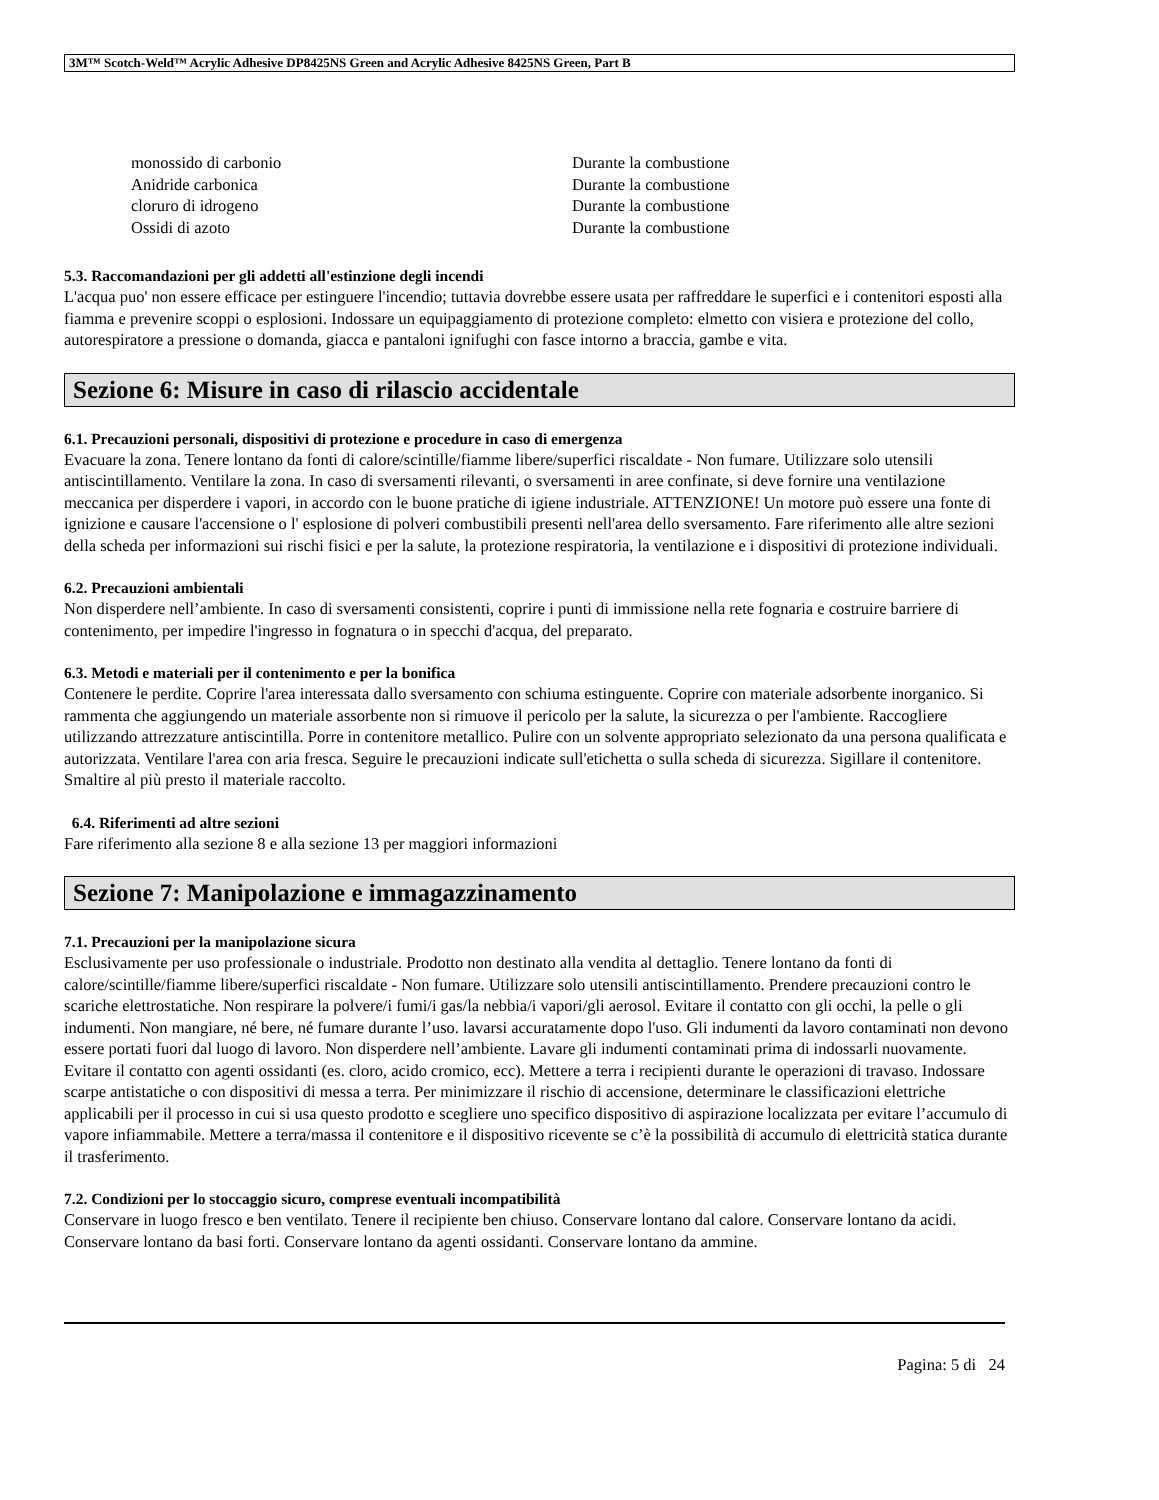3M™ Scotch-Weld™ Acrylic Adhesive DP8425NS Green and Acrylic Adhesive 8425NS Green, Part B
| monossido di carbonio | Durante la combustione |
| Anidride carbonica | Durante la combustione |
| cloruro di idrogeno | Durante la combustione |
| Ossidi di azoto | Durante la combustione |
5.3. Raccomandazioni per gli addetti all'estinzione degli incendi
L'acqua puo' non essere efficace per estinguere l'incendio; tuttavia dovrebbe essere usata per raffreddare le superfici e i contenitori esposti alla fiamma e prevenire scoppi o esplosioni. Indossare un equipaggiamento di protezione completo: elmetto con visiera e protezione del collo, autorespiratore a pressione o domanda, giacca e pantaloni ignifughi con fasce intorno a braccia, gambe e vita.
Sezione 6: Misure in caso di rilascio accidentale
6.1. Precauzioni personali, dispositivi di protezione e procedure in caso di emergenza
Evacuare la zona. Tenere lontano da fonti di calore/scintille/fiamme libere/superfici riscaldate - Non fumare. Utilizzare solo utensili antiscintillamento. Ventilare la zona. In caso di sversamenti rilevanti, o sversamenti in aree confinate, si deve fornire una ventilazione meccanica per disperdere i vapori, in accordo con le buone pratiche di igiene industriale. ATTENZIONE! Un motore può essere una fonte di ignizione e causare l'accensione o l' esplosione di polveri combustibili presenti nell'area dello sversamento. Fare riferimento alle altre sezioni della scheda per informazioni sui rischi fisici e per la salute, la protezione respiratoria, la ventilazione e i dispositivi di protezione individuali.
6.2. Precauzioni ambientali
Non disperdere nell’ambiente. In caso di sversamenti consistenti, coprire i punti di immissione nella rete fognaria e costruire barriere di contenimento, per impedire l'ingresso in fognatura o in specchi d'acqua, del preparato.
6.3. Metodi e materiali per il contenimento e per la bonifica
Contenere le perdite. Coprire l'area interessata dallo sversamento con schiuma estinguente. Coprire con materiale adsorbente inorganico. Si rammenta che aggiungendo un materiale assorbente non si rimuove il pericolo per la salute, la sicurezza o per l'ambiente. Raccogliere utilizzando attrezzature antiscintilla. Porre in contenitore metallico. Pulire con un solvente appropriato selezionato da una persona qualificata e autorizzata. Ventilare l'area con aria fresca. Seguire le precauzioni indicate sull'etichetta o sulla scheda di sicurezza. Sigillare il contenitore. Smaltire al più presto il materiale raccolto.
6.4. Riferimenti ad altre sezioni
Fare riferimento alla sezione 8 e alla sezione 13 per maggiori informazioni
Sezione 7: Manipolazione e immagazzinamento
7.1. Precauzioni per la manipolazione sicura
Esclusivamente per uso professionale o industriale. Prodotto non destinato alla vendita al dettaglio. Tenere lontano da fonti di calore/scintille/fiamme libere/superfici riscaldate - Non fumare. Utilizzare solo utensili antiscintillamento. Prendere precauzioni contro le scariche elettrostatiche. Non respirare la polvere/i fumi/i gas/la nebbia/i vapori/gli aerosol. Evitare il contatto con gli occhi, la pelle o gli indumenti. Non mangiare, né bere, né fumare durante l’uso. lavarsi accuratamente dopo l'uso. Gli indumenti da lavoro contaminati non devono essere portati fuori dal luogo di lavoro. Non disperdere nell’ambiente. Lavare gli indumenti contaminati prima di indossarli nuovamente. Evitare il contatto con agenti ossidanti (es. cloro, acido cromico, ecc). Mettere a terra i recipienti durante le operazioni di travaso. Indossare scarpe antistatiche o con dispositivi di messa a terra. Per minimizzare il rischio di accensione, determinare le classificazioni elettriche applicabili per il processo in cui si usa questo prodotto e scegliere uno specifico dispositivo di aspirazione localizzata per evitare l’accumulo di vapore infiammabile. Mettere a terra/massa il contenitore e il dispositivo ricevente se c’è la possibilità di accumulo di elettricità statica durante il trasferimento.
7.2. Condizioni per lo stoccaggio sicuro, comprese eventuali incompatibilità
Conservare in luogo fresco e ben ventilato. Tenere il recipiente ben chiuso. Conservare lontano dal calore. Conservare lontano da acidi. Conservare lontano da basi forti. Conservare lontano da agenti ossidanti. Conservare lontano da ammine.
Pagina: 5 di 24